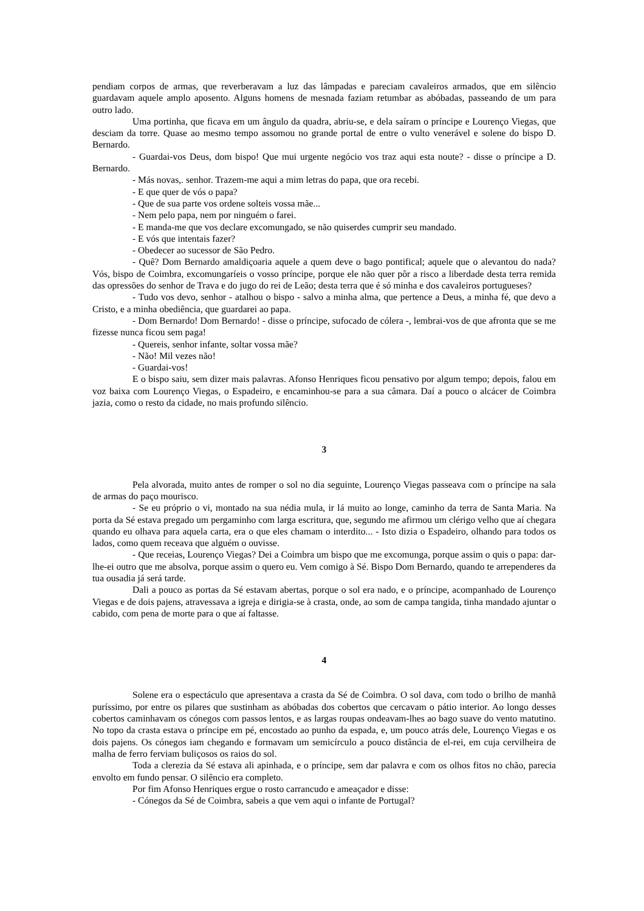pendiam corpos de armas, que reverberavam a luz das lâmpadas e pareciam cavaleiros armados, que em silêncio guardavam aquele amplo aposento. Alguns homens de mesnada faziam retumbar as abóbadas, passeando de um para outro lado.
Uma portinha, que ficava em um ângulo da quadra, abriu-se, e dela saíram o príncipe e Lourenço Viegas, que desciam da torre. Quase ao mesmo tempo assomou no grande portal de entre o vulto venerável e solene do bispo D. Bernardo.
- Guardai-vos Deus, dom bispo! Que mui urgente negócio vos traz aqui esta noute? - disse o príncipe a D. Bernardo.
- Más novas,. senhor. Trazem-me aqui a mim letras do papa, que ora recebi.
- E que quer de vós o papa?
- Que de sua parte vos ordene solteis vossa mãe...
- Nem pelo papa, nem por ninguém o farei.
- E manda-me que vos declare excomungado, se não quiserdes cumprir seu mandado.
- E vós que intentais fazer?
- Obedecer ao sucessor de São Pedro.
- Quê? Dom Bernardo amaldiçoaria aquele a quem deve o bago pontifical; aquele que o alevantou do nada? Vós, bispo de Coimbra, excomungaríeis o vosso príncipe, porque ele não quer pôr a risco a liberdade desta terra remida das opressões do senhor de Trava e do jugo do rei de Leão; desta terra que é só minha e dos cavaleiros portugueses?
- Tudo vos devo, senhor - atalhou o bispo - salvo a minha alma, que pertence a Deus, a minha fé, que devo a Cristo, e a minha obediência, que guardarei ao papa.
- Dom Bernardo! Dom Bernardo! - disse o príncipe, sufocado de cólera -, lembrai-vos de que afronta que se me fizesse nunca ficou sem paga!
- Quereis, senhor infante, soltar vossa mãe?
- Não! Mil vezes não!
- Guardai-vos!
E o bispo saiu, sem dizer mais palavras. Afonso Henriques ficou pensativo por algum tempo; depois, falou em voz baixa com Lourenço Viegas, o Espadeiro, e encaminhou-se para a sua câmara. Daí a pouco o alcácer de Coimbra jazia, como o resto da cidade, no mais profundo silêncio.
3
Pela alvorada, muito antes de romper o sol no dia seguinte, Lourenço Viegas passeava com o príncipe na sala de armas do paço mourisco.
- Se eu próprio o vi, montado na sua nédia mula, ir lá muito ao longe, caminho da terra de Santa Maria. Na porta da Sé estava pregado um pergaminho com larga escritura, que, segundo me afirmou um clérigo velho que aí chegara quando eu olhava para aquela carta, era o que eles chamam o interdito... - Isto dizia o Espadeiro, olhando para todos os lados, como quem receava que alguém o ouvisse.
- Que receias, Lourenço Viegas? Dei a Coimbra um bispo que me excomunga, porque assim o quis o papa: dar-lhe-ei outro que me absolva, porque assim o quero eu. Vem comigo à Sé. Bispo Dom Bernardo, quando te arrependeres da tua ousadia já será tarde.
Dali a pouco as portas da Sé estavam abertas, porque o sol era nado, e o príncipe, acompanhado de Lourenço Viegas e de dois pajens, atravessava a igreja e dirigia-se à crasta, onde, ao som de campa tangida, tinha mandado ajuntar o cabido, com pena de morte para o que aí faltasse.
4
Solene era o espectáculo que apresentava a crasta da Sé de Coimbra. O sol dava, com todo o brilho de manhã puríssimo, por entre os pilares que sustinham as abóbadas dos cobertos que cercavam o pátio interior. Ao longo desses cobertos caminhavam os cónegos com passos lentos, e as largas roupas ondeavam-lhes ao bago suave do vento matutino. No topo da crasta estava o príncipe em pé, encostado ao punho da espada, e, um pouco atrás dele, Lourenço Viegas e os dois pajens. Os cónegos iam chegando e formavam um semicírculo a pouco distância de el-rei, em cuja cervilheira de malha de ferro ferviam buliçosos os raios do sol.
Toda a clerezia da Sé estava ali apinhada, e o príncipe, sem dar palavra e com os olhos fitos no chão, parecia envolto em fundo pensar. O silêncio era completo.
Por fim Afonso Henriques ergue o rosto carrancudo e ameaçador e disse:
- Cónegos da Sé de Coimbra, sabeis a que vem aqui o infante de Portugal?